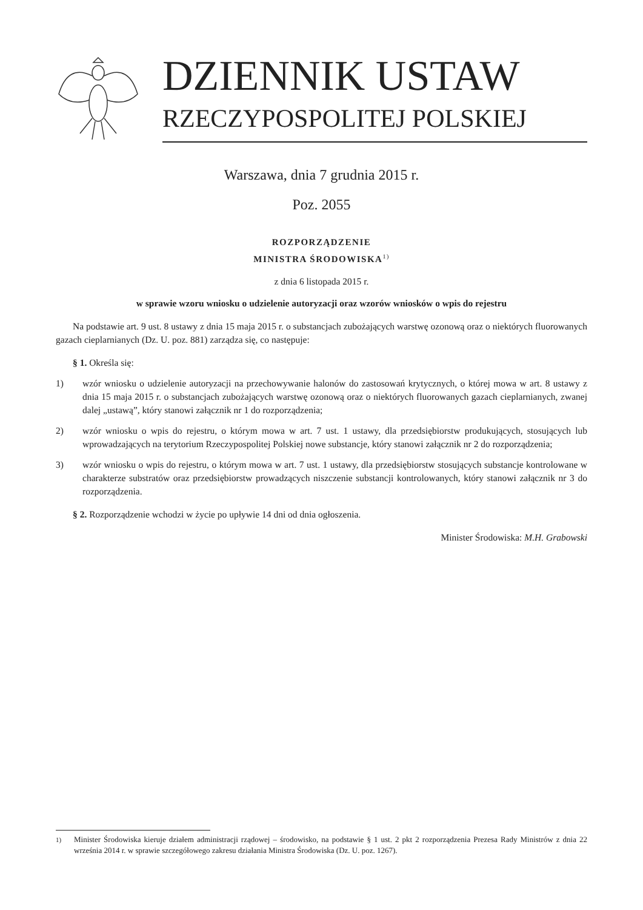DZIENNIK USTAW
RZECZYPOSPOLITEJ POLSKIEJ
Warszawa, dnia 7 grudnia 2015 r.
Poz. 2055
ROZPORZĄDZENIE
MINISTRA ŚRODOWISKA<sup>1)</sup>
z dnia 6 listopada 2015 r.
w sprawie wzoru wniosku o udzielenie autoryzacji oraz wzorów wniosków o wpis do rejestru
Na podstawie art. 9 ust. 8 ustawy z dnia 15 maja 2015 r. o substancjach zubożających warstwę ozonową oraz o niektórych fluorowanych gazach cieplarnianych (Dz. U. poz. 881) zarządza się, co następuje:
§ 1. Określa się:
1) wzór wniosku o udzielenie autoryzacji na przechowywanie halonów do zastosowań krytycznych, o której mowa w art. 8 ustawy z dnia 15 maja 2015 r. o substancjach zubożających warstwę ozonową oraz o niektórych fluorowanych gazach cieplarnianych, zwanej dalej „ustawą”, który stanowi załącznik nr 1 do rozporządzenia;
2) wzór wniosku o wpis do rejestru, o którym mowa w art. 7 ust. 1 ustawy, dla przedsiębiorstw produkujących, stosujących lub wprowadzających na terytorium Rzeczypospolitej Polskiej nowe substancje, który stanowi załącznik nr 2 do rozporządzenia;
3) wzór wniosku o wpis do rejestru, o którym mowa w art. 7 ust. 1 ustawy, dla przedsiębiorstw stosujących substancje kontrolowane w charakterze substratów oraz przedsiębiorstw prowadzących niszczenie substancji kontrolowanych, który stanowi załącznik nr 3 do rozporządzenia.
§ 2. Rozporządzenie wchodzi w życie po upływie 14 dni od dnia ogłoszenia.
Minister Środowiska: M.H. Grabowski
<sup>1)</sup> Minister Środowiska kieruje działem administracji rządowej – środowisko, na podstawie § 1 ust. 2 pkt 2 rozporządzenia Prezesa Rady Ministrów z dnia 22 września 2014 r. w sprawie szczegółowego zakresu działania Ministra Środowiska (Dz. U. poz. 1267).